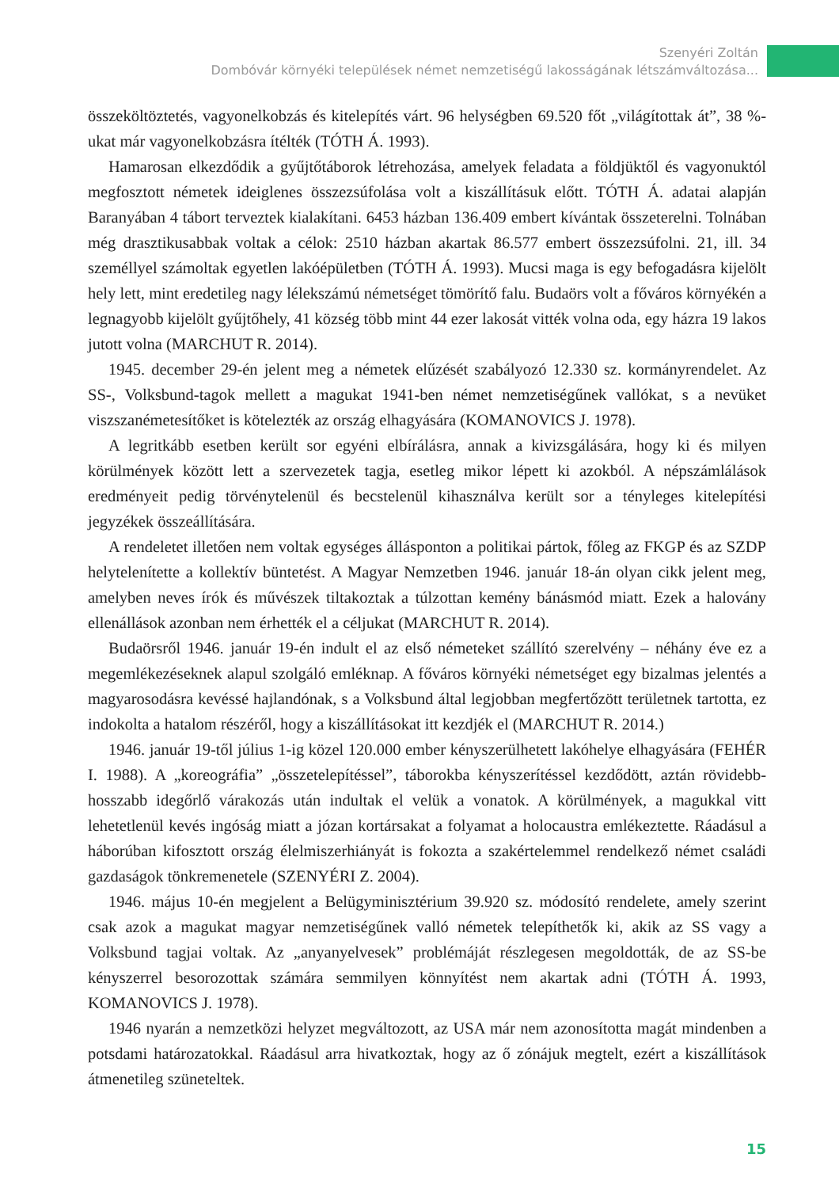Szenyéri Zoltán
Dombóvár környéki települések német nemzetiségű lakosságának létszámváltozása...
összeköltöztetés, vagyonelkobzás és kitelepítés várt. 96 helységben 69.520 főt „világítottak át”, 38 %-ukat már vagyonelkobzásra ítélték (TÓTH Á. 1993).
Hamarosan elkezdődik a gyűjtőtáborok létrehozása, amelyek feladata a földjüktől és vagyonuktól megfosztott németek ideiglenes összezsúfolása volt a kiszállításuk előtt. TÓTH Á. adatai alapján Baranyában 4 tábort terveztek kialakítani. 6453 házban 136.409 embert kívántak összeterelni. Tolnában még drasztikusabbak voltak a célok: 2510 házban akartak 86.577 embert összezsúfolni. 21, ill. 34 személlyel számoltak egyetlen lakóépületben (TÓTH Á. 1993). Mucsi maga is egy befogadásra kijelölt hely lett, mint eredetileg nagy lélekszámú németséget tömörítő falu. Budaörs volt a főváros környékén a legnagyobb kijelölt gyűjtőhely, 41 község több mint 44 ezer lakosát vitték volna oda, egy házra 19 lakos jutott volna (MARCHUT R. 2014).
1945. december 29-én jelent meg a németek elűzését szabályozó 12.330 sz. kormányrendelet. Az SS-, Volksbund-tagok mellett a magukat 1941-ben német nemzetiségűnek vallókat, s a nevüket viszszanémetesítőket is kötelezték az ország elhagyására (KOMANOVICS J. 1978).
A legritkább esetben került sor egyéni elbírálásra, annak a kivizsgálására, hogy ki és milyen körülmények között lett a szervezetek tagja, esetleg mikor lépett ki azokból. A népszámlálások eredményeit pedig törvénytelenül és becstelenül kihasználva került sor a tényleges kitelepítési jegyzékek összeállítására.
A rendeletet illetően nem voltak egységes állásponton a politikai pártok, főleg az FKGP és az SZDP helytelenítette a kollektív büntetést. A Magyar Nemzetben 1946. január 18-án olyan cikk jelent meg, amelyben neves írók és művészek tiltakoztak a túlzottan kemény bánásmód miatt. Ezek a halovány ellenállások azonban nem érhették el a céljukat (MARCHUT R. 2014).
Budaörsről 1946. január 19-én indult el az első németeket szállító szerelvény – néhány éve ez a megemlékezéseknek alapul szolgáló emléknap. A főváros környéki németséget egy bizalmas jelentés a magyarosodásra kevéssé hajlandónak, s a Volksbund által legjobban megfertőzött területnek tartotta, ez indokolta a hatalom részéről, hogy a kiszállításokat itt kezdjék el (MARCHUT R. 2014.)
1946. január 19-től július 1-ig közel 120.000 ember kényszerülhetett lakóhelye elhagyására (FEHÉR I. 1988). A „koreográfia” „összetelepítéssel”, táborokba kényszerítéssel kezdődött, aztán rövidebb-hosszabb idegőrlő várakozás után indultak el velük a vonatok. A körülmények, a magukkal vitt lehetetlenül kevés ingóság miatt a józan kortársakat a folyamat a holocaustra emlékeztette. Ráadásul a háborúban kifosztott ország élelmiszerhiányát is fokozta a szakértelemmel rendelkező német családi gazdaságok tönkremenetele (SZENYÉRI Z. 2004).
1946. május 10-én megjelent a Belügyminisztérium 39.920 sz. módosító rendelete, amely szerint csak azok a magukat magyar nemzetiségűnek valló németek telepíthetők ki, akik az SS vagy a Volksbund tagjai voltak. Az „anyanyelvesek” problémáját részlegesen megoldották, de az SS-be kényszerrel besorozottak számára semmilyen könnyítést nem akartak adni (TÓTH Á. 1993, KOMANOVICS J. 1978).
1946 nyarán a nemzetközi helyzet megváltozott, az USA már nem azonosította magát mindenben a potsdami határozatokkal. Ráadásul arra hivatkoztak, hogy az ő zónájuk megtelt, ezért a kiszállítások átmenetileg szüneteltek.
15